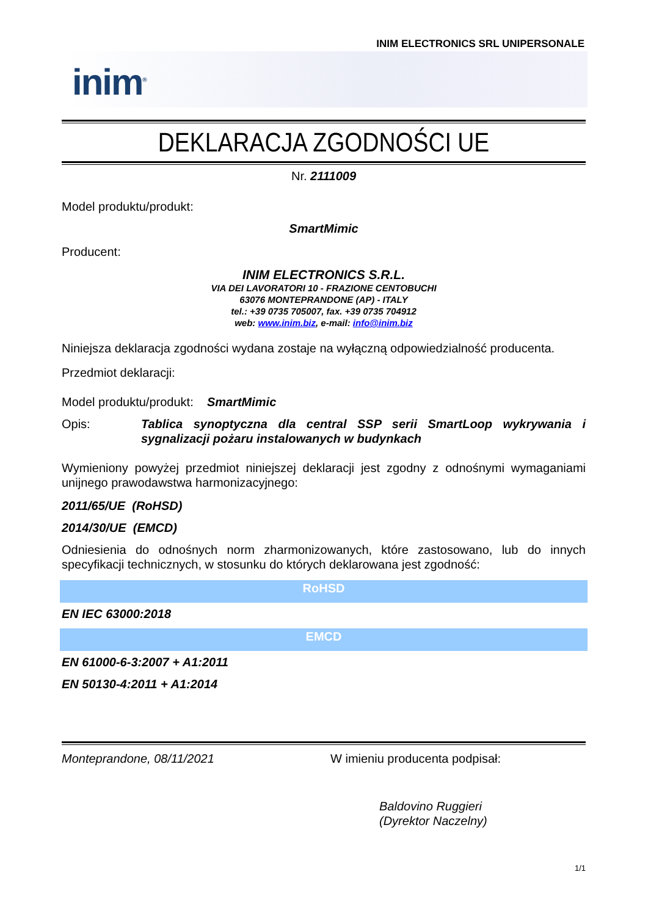INIM ELECTRONICS SRL UNIPERSONALE
inim<sup>®</sup>
DEKLARACJA ZGODNOŚCI UE
Nr. 2111009
Model produktu/produkt:
SmartMimic
Producent:
INIM ELECTRONICS S.R.L.
VIA DEI LAVORATORI 10 - FRAZIONE CENTOBUCHI
63076 MONTEPRANDONE (AP) - ITALY
tel.: +39 0735 705007, fax. +39 0735 704912
web: www.inim.biz, e-mail: info@inim.biz
Niniejsza deklaracja zgodności wydana zostaje na wyłączną odpowiedzialność producenta.
Przedmiot deklaracji:
Model produktu/produkt: SmartMimic
Opis: Tablica synoptyczna dla central SSP serii SmartLoop wykrywania i sygnalizacji pożaru instalowanych w budynkach
Wymieniony powyżej przedmiot niniejszej deklaracji jest zgodny z odnośnymi wymaganiami unijnego prawodawstwa harmonizacyjnego:
2011/65/UE (RoHSD)
2014/30/UE (EMCD)
Odniesienia do odnośnych norm zharmonizowanych, które zastosowano, lub do innych specyfikacji technicznych, w stosunku do których deklarowana jest zgodność:
RoHSD
EN IEC 63000:2018
EMCD
EN 61000-6-3:2007 + A1:2011
EN 50130-4:2011 + A1:2014
Monteprandone, 08/11/2021 W imieniu producenta podpisał:
Baldovino Ruggieri
(Dyrektor Naczelny)
1/1